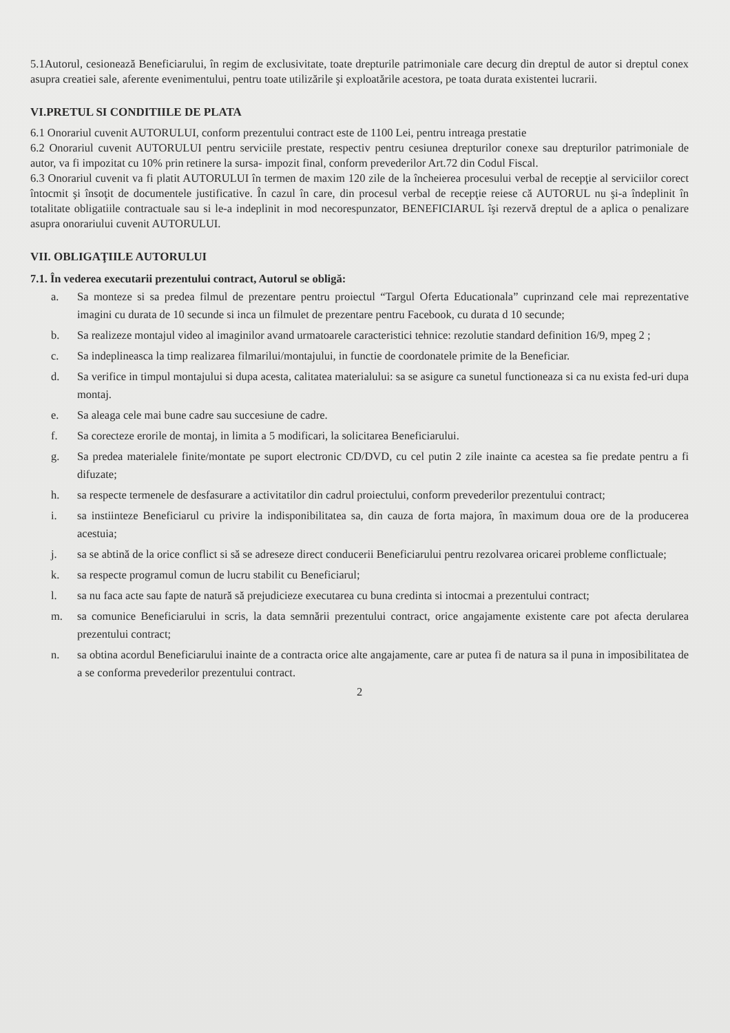5.1Autorul, cesionează Beneficiarului, în regim de exclusivitate, toate drepturile patrimoniale care decurg din dreptul de autor si dreptul conex asupra creatiei sale, aferente evenimentului, pentru toate utilizările şi exploatările acestora, pe toata durata existentei lucrarii.
VI.PRETUL SI CONDITIILE DE PLATA
6.1 Onorariul cuvenit AUTORULUI, conform prezentului contract este de 1100 Lei, pentru intreaga prestatie
6.2 Onorariul cuvenit AUTORULUI pentru serviciile prestate, respectiv pentru cesiunea drepturilor conexe sau drepturilor patrimoniale de autor, va fi impozitat cu 10% prin retinere la sursa- impozit final, conform prevederilor Art.72 din Codul Fiscal.
6.3 Onorariul cuvenit va fi platit AUTORULUI în termen de maxim 120 zile de la încheierea procesului verbal de recepţie al serviciilor corect întocmit şi însoţit de documentele justificative. În cazul în care, din procesul verbal de recepţie reiese că AUTORUL nu şi-a îndeplinit în totalitate obligatiile contractuale sau si le-a indeplinit in mod necorespunzator, BENEFICIARUL îşi rezervă dreptul de a aplica o penalizare asupra onorariului cuvenit AUTORULUI.
VII. OBLIGAŢIILE AUTORULUI
7.1. În vederea executarii prezentului contract, Autorul se obligă:
a. Sa monteze si sa predea filmul de prezentare pentru proiectul “Targul Oferta Educationala” cuprinzand cele mai reprezentative imagini cu durata de 10 secunde si inca un filmulet de prezentare pentru Facebook, cu durata d 10 secunde;
b. Sa realizeze montajul video al imaginilor avand urmatoarele caracteristici tehnice: rezolutie standard definition 16/9, mpeg 2 ;
c. Sa indeplineasca la timp realizarea filmarilui/montajului, in functie de coordonatele primite de la Beneficiar.
d. Sa verifice in timpul montajului si dupa acesta, calitatea materialului: sa se asigure ca sunetul functioneaza si ca nu exista fed-uri dupa montaj.
e. Sa aleaga cele mai bune cadre sau succesiune de cadre.
f. Sa corecteze erorile de montaj, in limita a 5 modificari, la solicitarea Beneficiarului.
g. Sa predea materialele finite/montate pe suport electronic CD/DVD, cu cel putin 2 zile inainte ca acestea sa fie predate pentru a fi difuzate;
h. sa respecte termenele de desfasurare a activitatilor din cadrul proiectului, conform prevederilor prezentului contract;
i. sa instiinteze Beneficiarul cu privire la indisponibilitatea sa, din cauza de forta majora, în maximum doua ore de la producerea acestuia;
j. sa se abtină de la orice conflict si să se adreseze direct conducerii Beneficiarului pentru rezolvarea oricarei probleme conflictuale;
k. sa respecte programul comun de lucru stabilit cu Beneficiarul;
l. sa nu faca acte sau fapte de natură să prejudicieze executarea cu buna credinta si intocmai a prezentului contract;
m. sa comunice Beneficiarului in scris, la data semnării prezentului contract, orice angajamente existente care pot afecta derularea prezentului contract;
n. sa obtina acordul Beneficiarului inainte de a contracta orice alte angajamente, care ar putea fi de natura sa il puna in imposibilitatea de a se conforma prevederilor prezentului contract.
2